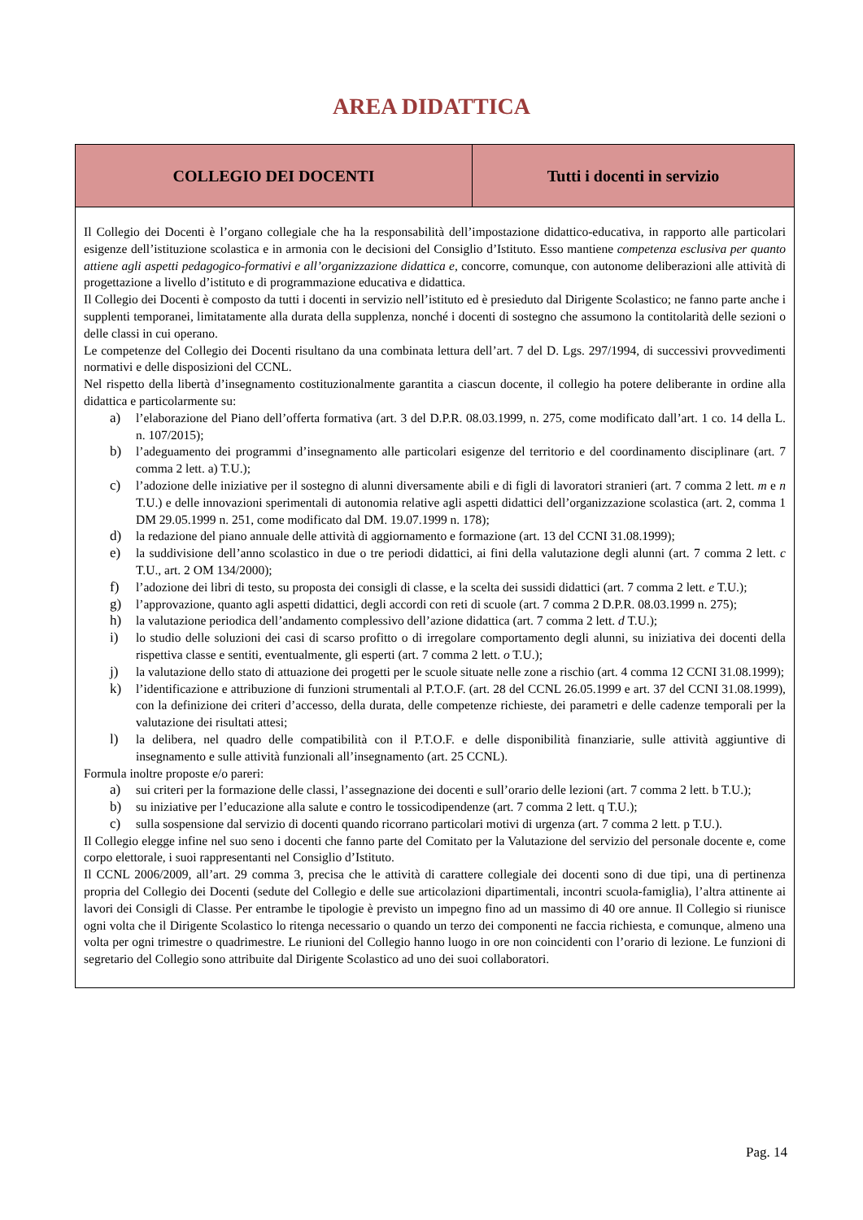AREA DIDATTICA
| COLLEGIO DEI DOCENTI | Tutti i docenti in servizio |
| --- | --- |
| Il Collegio dei Docenti è l’organo collegiale che ha la responsabilità dell’impostazione didattico-educativa, in rapporto alle particolari esigenze dell’istituzione scolastica e in armonia con le decisioni del Consiglio d’Istituto. Esso mantiene competenza esclusiva per quanto attiene agli aspetti pedagogico-formativi e all’organizzazione didattica e , concorre, comunque, con autonome deliberazioni alle attività di progettazione a livello d’istituto e di programmazione educativa e didattica. Il Collegio dei Docenti è composto da tutti i docenti in servizio nell’istituto ed è presieduto dal Dirigente Scolastico; ne fanno parte anche i supplenti temporanei, limitatamente alla durata della supplenza, nonché i docenti di sostegno che assumono la contitolarità delle sezioni o delle classi in cui operano. Le competenze del Collegio dei Docenti risultano da una combinata lettura dell’art. 7 del D. Lgs. 297/1994, di successivi provvedimenti normativi e delle disposizioni del CCNL. Nel rispetto della libertà d’insegnamento costituzionalmente garantita a ciascun docente, il collegio ha potere deliberante in ordine alla didattica e particolarmente su: a) l’elaborazione del Piano dell’offerta formativa (art. 3 del D.P.R. 08.03.1999, n. 275, come modificato dall’art. 1 co. 14 della L. n. 107/2015); b) l’adeguamento dei programmi d’insegnamento alle particolari esigenze del territorio e del coordinamento disciplinare (art. 7 comma 2 lett. a) T.U.); c) l’adozione delle iniziative per il sostegno di alunni diversamente abili e di figli di lavoratori stranieri (art. 7 comma 2 lett. m e n T.U.) e delle innovazioni sperimentali di autonomia relative agli aspetti didattici dell’organizzazione scolastica (art. 2, comma 1 DM 29.05.1999 n. 251, come modificato dal DM. 19.07.1999 n. 178); d) la redazione del piano annuale delle attività di aggiornamento e formazione (art. 13 del CCNI 31.08.1999); e) la suddivisione dell’anno scolastico in due o tre periodi didattici, ai fini della valutazione degli alunni (art. 7 comma 2 lett. c T.U., art. 2 OM 134/2000); f) l’adozione dei libri di testo, su proposta dei consigli di classe, e la scelta dei sussidi didattici (art. 7 comma 2 lett. e T.U.); g) l’approvazione, quanto agli aspetti didattici, degli accordi con reti di scuole (art. 7 comma 2 D.P.R. 08.03.1999 n. 275); h) la valutazione periodica dell’andamento complessivo dell’azione didattica (art. 7 comma 2 lett. d T.U.); i) lo studio delle soluzioni dei casi di scarso profitto o di irregolare comportamento degli alunni, su iniziativa dei docenti della rispettiva classe e sentiti, eventualmente, gli esperti (art. 7 comma 2 lett. o T.U.); j) la valutazione dello stato di attuazione dei progetti per le scuole situate nelle zone a rischio (art. 4 comma 12 CCNI 31.08.1999); k) l’identificazione e attribuzione di funzioni strumentali al P.T.O.F. (art. 28 del CCNL 26.05.1999 e art. 37 del CCNI 31.08.1999), con la definizione dei criteri d’accesso, della durata, delle competenze richieste, dei parametri e delle cadenze temporali per la valutazione dei risultati attesi; l) la delibera, nel quadro delle compatibilità con il P.T.O.F. e delle disponibilità finanziarie, sulle attività aggiuntive di insegnamento e sulle attività funzionali all’insegnamento (art. 25 CCNL). Formula inoltre proposte e/o pareri: a) sui criteri per la formazione delle classi, l’assegnazione dei docenti e sull’orario delle lezioni (art. 7 comma 2 lett. b T.U.); b) su iniziative per l’educazione alla salute e contro le tossicodipendenze (art. 7 comma 2 lett. q T.U.); c) sulla sospensione dal servizio di docenti quando ricorrano particolari motivi di urgenza (art. 7 comma 2 lett. p T.U.). Il Collegio elegge infine nel suo seno i docenti che fanno parte del Comitato per la Valutazione del servizio del personale docente e, come corpo elettorale, i suoi rappresentanti nel Consiglio d’Istituto. Il CCNL 2006/2009, all’art. 29 comma 3, precisa che le attività di carattere collegiale dei docenti sono di due tipi, una di pertinenza propria del Collegio dei Docenti (sedute del Collegio e delle sue articolazioni dipartimentali, incontri scuola-famiglia), l’altra attinente ai lavori dei Consigli di Classe. Per entrambe le tipologie è previsto un impegno fino ad un massimo di 40 ore annue. Il Collegio si riunisce ogni volta che il Dirigente Scolastico lo ritenga necessario o quando un terzo dei componenti ne faccia richiesta, e comunque, almeno una volta per ogni trimestre o quadrimestre. Le riunioni del Collegio hanno luogo in ore non coincidenti con l’orario di lezione. Le funzioni di segretario del Collegio sono attribuite dal Dirigente Scolastico ad uno dei suoi collaboratori. | |
Pag. 14